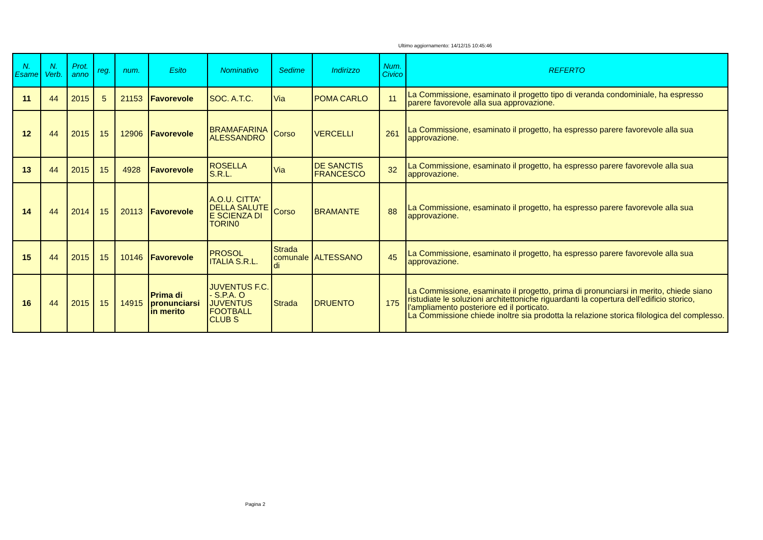Ultimo aggiornamento: 14/12/15 10:45:46
| N. Esame | N. Verb. | Prot. anno | reg. | num. | Esito | Nominativo | Sedime | Indirizzo | Num. Civico | REFERTO |
| --- | --- | --- | --- | --- | --- | --- | --- | --- | --- | --- |
| 11 | 44 | 2015 | 5 | 21153 | Favorevole | SOC. A.T.C. | Via | POMA CARLO | 11 | La Commissione, esaminato il progetto tipo di veranda condominiale, ha espresso parere favorevole alla sua approvazione. |
| 12 | 44 | 2015 | 15 | 12906 | Favorevole | BRAMAFARINA ALESSANDRO | Corso | VERCELLI | 261 | La Commissione, esaminato il progetto, ha espresso parere favorevole alla sua approvazione. |
| 13 | 44 | 2015 | 15 | 4928 | Favorevole | ROSELLA S.R.L. | Via | DE SANCTIS FRANCESCO | 32 | La Commissione, esaminato il progetto, ha espresso parere favorevole alla sua approvazione. |
| 14 | 44 | 2014 | 15 | 20113 | Favorevole | A.O.U. CITTA' DELLA SALUTE E SCIENZA DI TORIN0 | Corso | BRAMANTE | 88 | La Commissione, esaminato il progetto, ha espresso parere favorevole alla sua approvazione. |
| 15 | 44 | 2015 | 15 | 10146 | Favorevole | PROSOL ITALIA S.R.L. | Strada comunale di | ALTESSANO | 45 | La Commissione, esaminato il progetto, ha espresso parere favorevole alla sua approvazione. |
| 16 | 44 | 2015 | 15 | 14915 | Prima di pronunciarsi in merito | JUVENTUS F.C. - S.P.A. O JUVENTUS FOOTBALL CLUB S | Strada | DRUENTO | 175 | La Commissione, esaminato il progetto, prima di pronunciarsi in merito, chiede siano ristudiate le soluzioni architettoniche riguardanti la copertura dell'edificio storico, l'ampliamento posteriore ed il porticato. La Commissione chiede inoltre sia prodotta la relazione storica filologica del complesso. |
Pagina 2